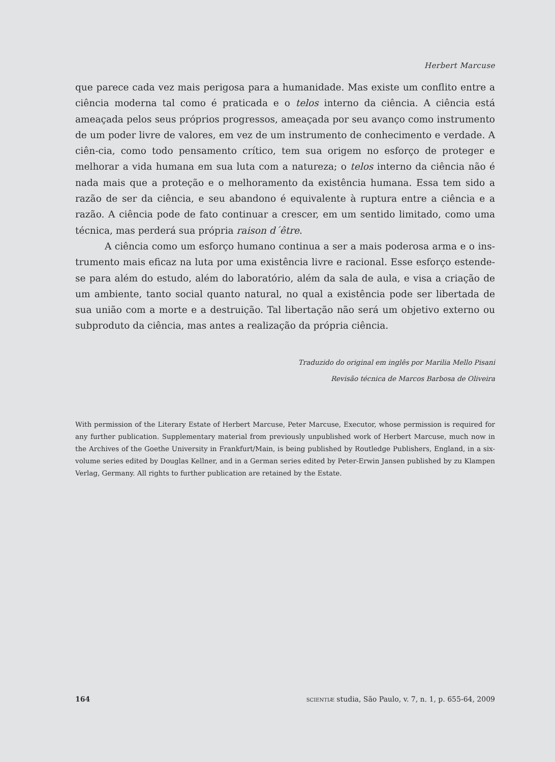Herbert Marcuse
que parece cada vez mais perigosa para a humanidade. Mas existe um conflito entre a ciência moderna tal como é praticada e o telos interno da ciência. A ciência está ameaçada pelos seus próprios progressos, ameaçada por seu avanço como instrumento de um poder livre de valores, em vez de um instrumento de conhecimento e verdade. A ciên-cia, como todo pensamento crítico, tem sua origem no esforço de proteger e melhorar a vida humana em sua luta com a natureza; o telos interno da ciência não é nada mais que a proteção e o melhoramento da existência humana. Essa tem sido a razão de ser da ciência, e seu abandono é equivalente à ruptura entre a ciência e a razão. A ciência pode de fato continuar a crescer, em um sentido limitado, como uma técnica, mas perderá sua própria raison d´être.
A ciência como um esforço humano continua a ser a mais poderosa arma e o ins-trumento mais eficaz na luta por uma existência livre e racional. Esse esforço estende-se para além do estudo, além do laboratório, além da sala de aula, e visa a criação de um ambiente, tanto social quanto natural, no qual a existência pode ser libertada de sua união com a morte e a destruição. Tal libertação não será um objetivo externo ou subproduto da ciência, mas antes a realização da própria ciência.
Traduzido do original em inglês por Marilia Mello Pisani
Revisão técnica de Marcos Barbosa de Oliveira
With permission of the Literary Estate of Herbert Marcuse, Peter Marcuse, Executor, whose permission is required for any further publication. Supplementary material from previously unpublished work of Herbert Marcuse, much now in the Archives of the Goethe University in Frankfurt/Main, is being published by Routledge Publishers, England, in a six-volume series edited by Douglas Kellner, and in a German series edited by Peter-Erwin Jansen published by zu Klampen Verlag, Germany. All rights to further publication are retained by the Estate.
164 SCIENTIÆ studia, São Paulo, v. 7, n. 1, p. 655-64, 2009